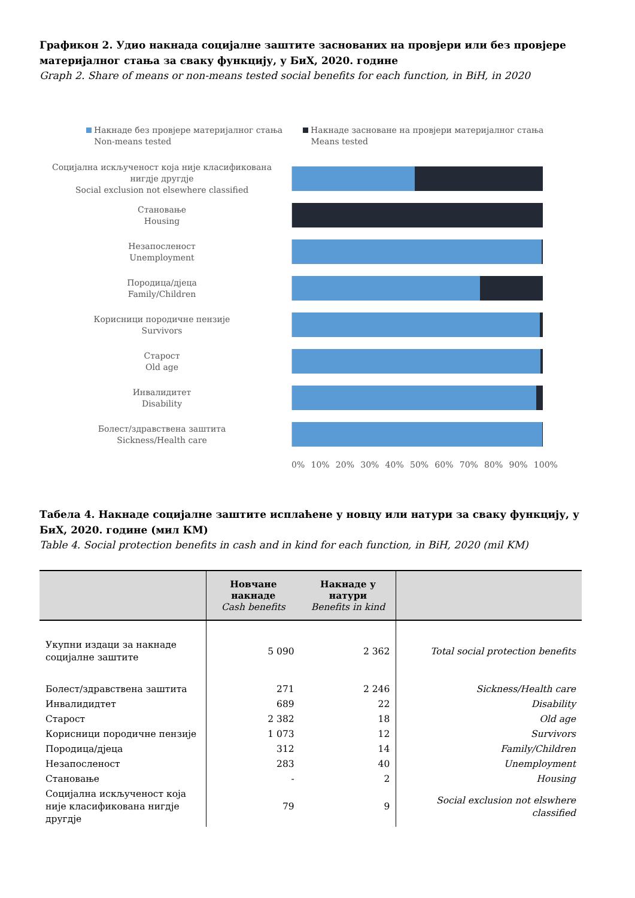Графикон 2. Удио накнада социјалне заштите заснованих на провјери или без провјере материјалног стања за сваку функцију, у БиХ, 2020. године
Graph 2. Share of means or non-means tested social benefits for each function, in BiH, in 2020
Накнаде без провјере материјалног стања
Non-means tested
Накнаде засноване на провјери материјалног стања
Means tested
Социјална искљученост која није класификована нигдје другдје
Social exclusion not elsewhere classified
Становање
Housing
Незапосленост
Unemployment
Породица/дјеца
Family/Children
Корисници породичне пензије
Survivors
Старост
Old age
Инвалидитет
Disability
Болест/здравствена заштита
Sickness/Health care
0% 10% 20% 30% 40% 50% 60% 70% 80% 90% 100%
Табела 4. Накнаде социјалне заштите исплаћене у новцу или натури за сваку функцију, у БиХ, 2020. године (мил КМ)
Table 4. Social protection benefits in cash and in kind for each function, in BiH, 2020 (mil KM)
| | Новчане накнаде Cash benefits | Накнаде у натури Benefits in kind | |
| --- | --- | --- | --- |
| Укупни издаци за накнаде социјалне заштите | 5 090 | 2 362 | Total social protection benefits |
| Болест/здравствена заштита | 271 | 2 246 | Sickness/Health care |
| Инвалидидтет | 689 | 22 | Disability |
| Старост | 2 382 | 18 | Old age |
| Корисници породичне пензије | 1 073 | 12 | Survivors |
| Породица/дјеца | 312 | 14 | Family/Children |
| Незапосленост | 283 | 40 | Unemployment |
| Становање | - | 2 | Housing |
| Социјална искљученост која није класификована нигдје другдје | 79 | 9 | Social exclusion not elswhere classified |